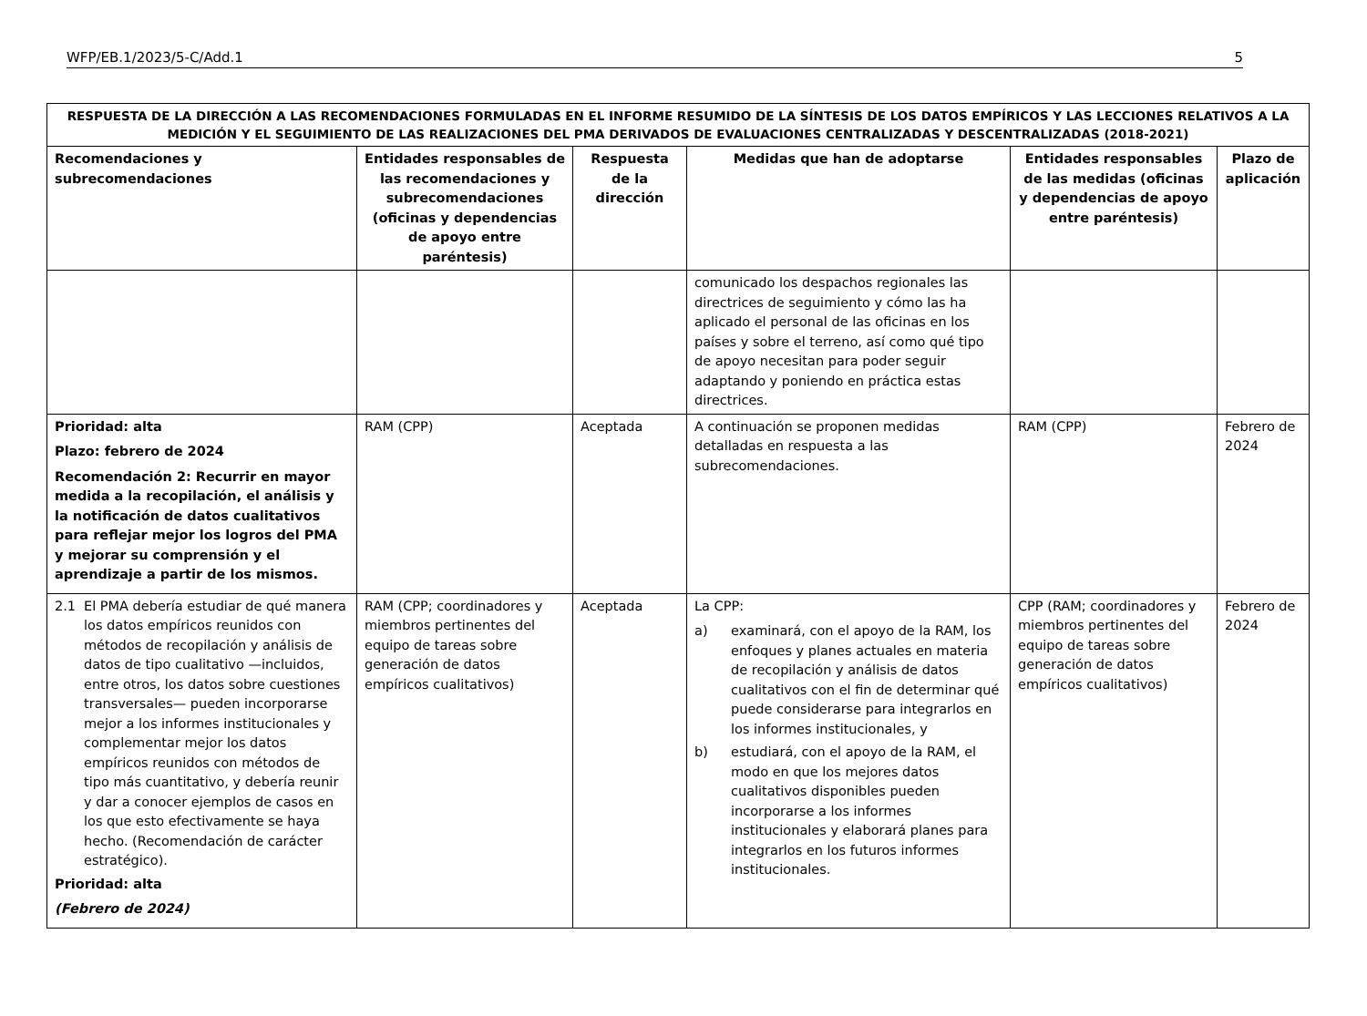WFP/EB.1/2023/5-C/Add.1 5
| RESPUESTA DE LA DIRECCIÓN A LAS RECOMENDACIONES FORMULADAS EN EL INFORME RESUMIDO DE LA SÍNTESIS DE LOS DATOS EMPÍRICOS Y LAS LECCIONES RELATIVOS A LA MEDICIÓN Y EL SEGUIMIENTO DE LAS REALIZACIONES DEL PMA DERIVADOS DE EVALUACIONES CENTRALIZADAS Y DESCENTRALIZADAS (2018-2021) | | | | | |
| --- | --- | --- | --- | --- | --- |
| Recomendaciones y subrecomendaciones | Entidades responsables de las recomendaciones y subrecomendaciones (oficinas y dependencias de apoyo entre paréntesis) | Respuesta de la dirección | Medidas que han de adoptarse | Entidades responsables de las medidas (oficinas y dependencias de apoyo entre paréntesis) | Plazo de aplicación |
| | | | comunicado los despachos regionales las directrices de seguimiento y cómo las ha aplicado el personal de las oficinas en los países y sobre el terreno, así como qué tipo de apoyo necesitan para poder seguir adaptando y poniendo en práctica estas directrices. | | |
| Prioridad: alta Plazo: febrero de 2024 Recomendación 2: Recurrir en mayor medida a la recopilación, el análisis y la notificación de datos cualitativos para reflejar mejor los logros del PMA y mejorar su comprensión y el aprendizaje a partir de los mismos. | RAM (CPP) | Aceptada | A continuación se proponen medidas detalladas en respuesta a las subrecomendaciones. | RAM (CPP) | Febrero de 2024 |
| 2.1 El PMA debería estudiar de qué manera los datos empíricos reunidos con métodos de recopilación y análisis de datos de tipo cualitativo —incluidos, entre otros, los datos sobre cuestiones transversales— pueden incorporarse mejor a los informes institucionales y complementar mejor los datos empíricos reunidos con métodos de tipo más cuantitativo, y debería reunir y dar a conocer ejemplos de casos en los que esto efectivamente se haya hecho. (Recomendación de carácter estratégico). Prioridad: alta (Febrero de 2024) | RAM (CPP; coordinadores y miembros pertinentes del equipo de tareas sobre generación de datos empíricos cualitativos) | Aceptada | La CPP: a) examinará, con el apoyo de la RAM, los enfoques y planes actuales en materia de recopilación y análisis de datos cualitativos con el fin de determinar qué puede considerarse para integrarlos en los informes institucionales, y b) estudiará, con el apoyo de la RAM, el modo en que los mejores datos cualitativos disponibles pueden incorporarse a los informes institucionales y elaborará planes para integrarlos en los futuros informes institucionales. | CPP (RAM; coordinadores y miembros pertinentes del equipo de tareas sobre generación de datos empíricos cualitativos) | Febrero de 2024 |